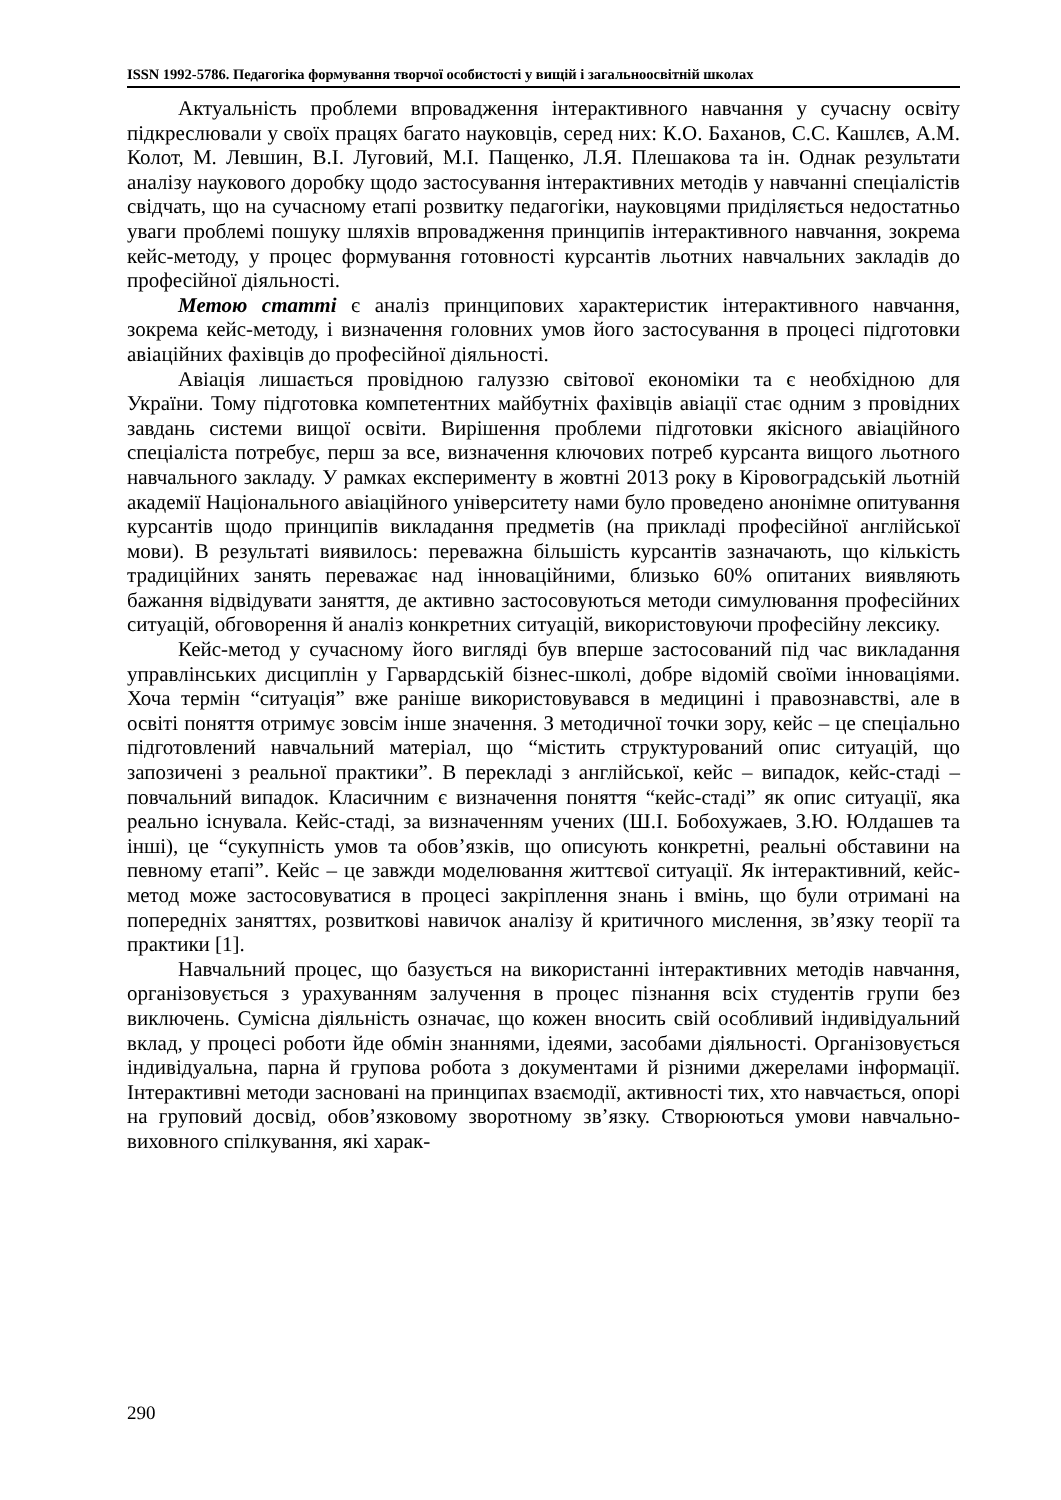ISSN 1992-5786. Педагогіка формування творчої особистості у вищій і загальноосвітній школах
Актуальність проблеми впровадження інтерактивного навчання у сучасну освіту підкреслювали у своїх працях багато науковців, серед них: К.О. Баханов, С.С. Кашлєв, А.М. Колот, М. Левшин, В.І. Луговий, М.І. Пащенко, Л.Я. Плешакова та ін. Однак результати аналізу наукового доробку щодо застосування інтерактивних методів у навчанні спеціалістів свідчать, що на сучасному етапі розвитку педагогіки, науковцями приділяється недостатньо уваги проблемі пошуку шляхів впровадження принципів інтерактивного навчання, зокрема кейс-методу, у процес формування готовності курсантів льотних навчальних закладів до професійної діяльності.
Метою статті є аналіз принципових характеристик інтерактивного навчання, зокрема кейс-методу, і визначення головних умов його застосування в процесі підготовки авіаційних фахівців до професійної діяльності.
Авіація лишається провідною галуззю світової економіки та є необхідною для України. Тому підготовка компетентних майбутніх фахівців авіації стає одним з провідних завдань системи вищої освіти. Вирішення проблеми підготовки якісного авіаційного спеціаліста потребує, перш за все, визначення ключових потреб курсанта вищого льотного навчального закладу. У рамках експерименту в жовтні 2013 року в Кіровоградській льотній академії Національного авіаційного університету нами було проведено анонімне опитування курсантів щодо принципів викладання предметів (на прикладі професійної англійської мови). В результаті виявилось: переважна більшість курсантів зазначають, що кількість традиційних занять переважає над інноваційними, близько 60% опитаних виявляють бажання відвідувати заняття, де активно застосовуються методи симулювання професійних ситуацій, обговорення й аналіз конкретних ситуацій, використовуючи професійну лексику.
Кейс-метод у сучасному його вигляді був вперше застосований під час викладання управлінських дисциплін у Гарвардській бізнес-школі, добре відомій своїми інноваціями. Хоча термін “ситуація” вже раніше використовувався в медицині і правознавстві, але в освіті поняття отримує зовсім інше значення. З методичної точки зору, кейс – це спеціально підготовлений навчальний матеріал, що “містить структурований опис ситуацій, що запозичені з реальної практики”. В перекладі з англійської, кейс – випадок, кейс-стаді – повчальний випадок. Класичним є визначення поняття “кейс-стаді” як опис ситуації, яка реально існувала. Кейс-стаді, за визначенням учених (Ш.І. Бобохужаев, З.Ю. Юлдашев та інші), це “сукупність умов та обов’язків, що описують конкретні, реальні обставини на певному етапі”. Кейс – це завжди моделювання життєвої ситуації. Як інтерактивний, кейс-метод може застосовуватися в процесі закріплення знань і вмінь, що були отримані на попередніх заняттях, розвиткові навичок аналізу й критичного мислення, зв’язку теорії та практики [1].
Навчальний процес, що базується на використанні інтерактивних методів навчання, організовується з урахуванням залучення в процес пізнання всіх студентів групи без виключень. Сумісна діяльність означає, що кожен вносить свій особливий індивідуальний вклад, у процесі роботи йде обмін знаннями, ідеями, засобами діяльності. Організовується індивідуальна, парна й групова робота з документами й різними джерелами інформації. Інтерактивні методи засновані на принципах взаємодії, активності тих, хто навчається, опорі на груповий досвід, обов’язковому зворотному зв’язку. Створюються умови навчально-виховного спілкування, які харак-
290